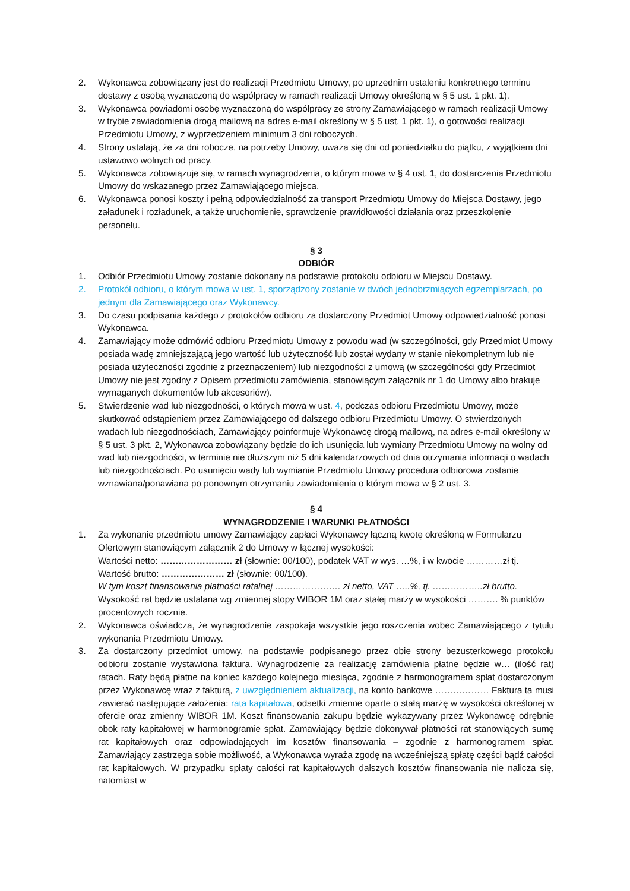2. Wykonawca zobowiązany jest do realizacji Przedmiotu Umowy, po uprzednim ustaleniu konkretnego terminu dostawy z osobą wyznaczoną do współpracy w ramach realizacji Umowy określoną w § 5 ust. 1 pkt. 1).
3. Wykonawca powiadomi osobę wyznaczoną do współpracy ze strony Zamawiającego w ramach realizacji Umowy w trybie zawiadomienia drogą mailową na adres e-mail określony w § 5 ust. 1 pkt. 1), o gotowości realizacji Przedmiotu Umowy, z wyprzedzeniem minimum 3 dni roboczych.
4. Strony ustalają, że za dni robocze, na potrzeby Umowy, uważa się dni od poniedziałku do piątku, z wyjątkiem dni ustawowo wolnych od pracy.
5. Wykonawca zobowiązuje się, w ramach wynagrodzenia, o którym mowa w § 4 ust. 1, do dostarczenia Przedmiotu Umowy do wskazanego przez Zamawiającego miejsca.
6. Wykonawca ponosi koszty i pełną odpowiedzialność za transport Przedmiotu Umowy do Miejsca Dostawy, jego załadunek i rozładunek, a także uruchomienie, sprawdzenie prawidłowości działania oraz przeszkolenie personelu.
§ 3
ODBIÓR
1. Odbiór Przedmiotu Umowy zostanie dokonany na podstawie protokołu odbioru w Miejscu Dostawy.
2. Protokół odbioru, o którym mowa w ust. 1, sporządzony zostanie w dwóch jednobrzmiących egzemplarzach, po jednym dla Zamawiającego oraz Wykonawcy.
3. Do czasu podpisania każdego z protokołów odbioru za dostarczony Przedmiot Umowy odpowiedzialność ponosi Wykonawca.
4. Zamawiający może odmówić odbioru Przedmiotu Umowy z powodu wad (w szczególności, gdy Przedmiot Umowy posiada wadę zmniejszającą jego wartość lub użyteczność lub został wydany w stanie niekompletnym lub nie posiada użyteczności zgodnie z przeznaczeniem) lub niezgodności z umową (w szczególności gdy Przedmiot Umowy nie jest zgodny z Opisem przedmiotu zamówienia, stanowiącym załącznik nr 1 do Umowy albo brakuje wymaganych dokumentów lub akcesoriów).
5. Stwierdzenie wad lub niezgodności, o których mowa w ust. 4, podczas odbioru Przedmiotu Umowy, może skutkować odstąpieniem przez Zamawiającego od dalszego odbioru Przedmiotu Umowy. O stwierdzonych wadach lub niezgodnościach, Zamawiający poinformuje Wykonawcę drogą mailową, na adres e-mail określony w § 5 ust. 3 pkt. 2, Wykonawca zobowiązany będzie do ich usunięcia lub wymiany Przedmiotu Umowy na wolny od wad lub niezgodności, w terminie nie dłuższym niż 5 dni kalendarzowych od dnia otrzymania informacji o wadach lub niezgodnościach. Po usunięciu wady lub wymianie Przedmiotu Umowy procedura odbiorowa zostanie wznawiana/ponawiana po ponownym otrzymaniu zawiadomienia o którym mowa w § 2 ust. 3.
§ 4
WYNAGRODZENIE I WARUNKI PŁATNOŚCI
1. Za wykonanie przedmiotu umowy Zamawiający zapłaci Wykonawcy łączną kwotę określoną w Formularzu Ofertowym stanowiącym załącznik 2 do Umowy w łącznej wysokości:
Wartości netto: …………………… zł (słownie: 00/100), podatek VAT w wys. …%, i w kwocie …………zł tj.
Wartość brutto: ………………… zł (słownie: 00/100).
W tym koszt finansowania płatności ratalnej …………………. zł netto, VAT …..%, tj. ……………..zł brutto.
Wysokość rat będzie ustalana wg zmiennej stopy WIBOR 1M oraz stałej marży w wysokości ………. % punktów procentowych rocznie.
2. Wykonawca oświadcza, że wynagrodzenie zaspokaja wszystkie jego roszczenia wobec Zamawiającego z tytułu wykonania Przedmiotu Umowy.
3. Za dostarczony przedmiot umowy, na podstawie podpisanego przez obie strony bezusterkowego protokołu odbioru zostanie wystawiona faktura. Wynagrodzenie za realizację zamówienia płatne będzie w… (ilość rat) ratach. Raty będą płatne na koniec każdego kolejnego miesiąca, zgodnie z harmonogramem spłat dostarczonym przez Wykonawcę wraz z fakturą, z uwzględnieniem aktualizacji, na konto bankowe ……………… Faktura ta musi zawierać następujące założenia: rata kapitałowa, odsetki zmienne oparte o stałą marżę w wysokości określonej w ofercie oraz zmienny WIBOR 1M. Koszt finansowania zakupu będzie wykazywany przez Wykonawcę odrębnie obok raty kapitałowej w harmonogramie spłat. Zamawiający będzie dokonywał płatności rat stanowiących sumę rat kapitałowych oraz odpowiadających im kosztów finansowania – zgodnie z harmonogramem spłat. Zamawiający zastrzega sobie możliwość, a Wykonawca wyraża zgodę na wcześniejszą spłatę części bądź całości rat kapitałowych. W przypadku spłaty całości rat kapitałowych dalszych kosztów finansowania nie nalicza się, natomiast w